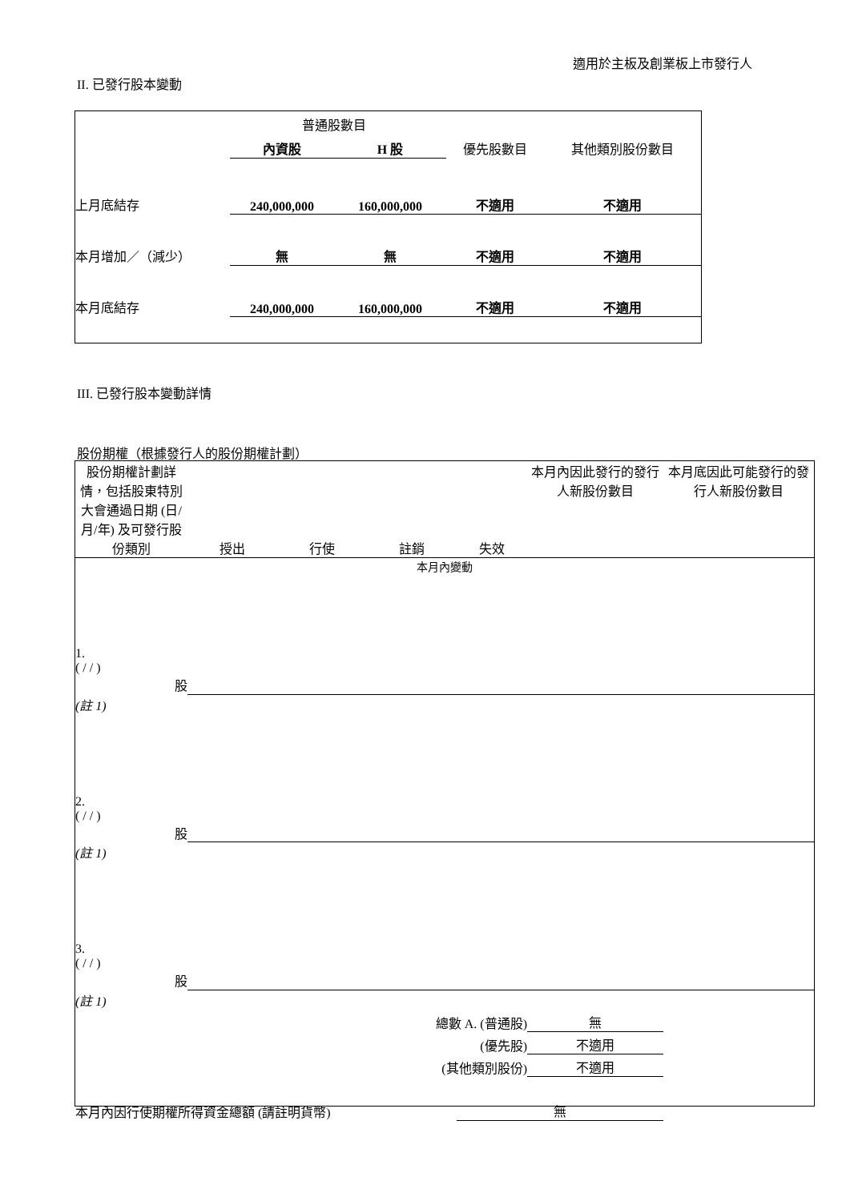適用於主板及創業板上市發行人
II. 已發行股本變動
| | 普通股數目 | | | |
| | 內資股 | H 股 | 優先股數目 | 其他類別股份數目 |
| 上月底結存 | 240,000,000 | 160,000,000 | 不適用 | 不適用 |
| 本月增加／（減少） | 無 | 無 | 不適用 | 不適用 |
| 本月底結存 | 240,000,000 | 160,000,000 | 不適用 | 不適用 |
III. 已發行股本變動詳情
股份期權（根據發行人的股份期權計劃）
| 股份期權計劃詳情，包括股東特別大會通過日期 (日/月/年) 及可發行股份類別 | 授出 | 行使 | 註銷 | 失效 | 本月內因此發行的發行人新股份數目 | 本月底因此可能發行的發行人新股份數目 |
| 本月內變動 | | | | | | |
| 1. ( / / ) 股 | | | | | | |
| (註 1) | | | | | | |
| 2. ( / / ) 股 | | | | | | |
| (註 1) | | | | | | |
| 3. ( / / ) 股 | | | | | | |
| (註 1) | | | | | | |
| 總數 A. (普通股) | | | | | 無 | |
| (優先股) | | | | | 不適用 | |
| (其他類別股份) | | | | | 不適用 | |
| 本月內因行使期權所得資金總額 (請註明貨幣) | | | | 無 | | |